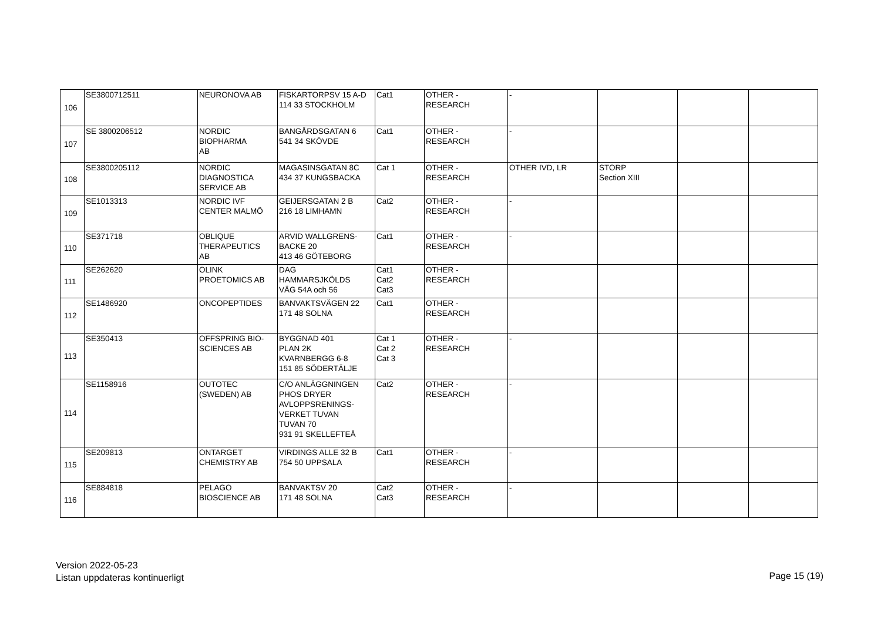| 106 | SE3800712511 | NEURONOVA AB | FISKARTORPSV 15 A-D 114 33 STOCKHOLM | Cat1 | OTHER - RESEARCH | - | | | |
| 107 | SE 3800206512 | NORDIC BIOPHARMA AB | BANGÅRDSGATAN 6 541 34 SKÖVDE | Cat1 | OTHER - RESEARCH | - | | | |
| 108 | SE3800205112 | NORDIC DIAGNOSTICA SERVICE AB | MAGASINSGATAN 8C 434 37 KUNGSBACKA | Cat 1 | OTHER - RESEARCH | OTHER IVD, LR | STORP Section XIII | | |
| 109 | SE1013313 | NORDIC IVF CENTER MALMÖ | GEIJERSGATAN 2 B 216 18 LIMHAMN | Cat2 | OTHER - RESEARCH | - | | | |
| 110 | SE371718 | OBLIQUE THERAPEUTICS AB | ARVID WALLGRENS- BACKE 20 413 46 GÖTEBORG | Cat1 | OTHER - RESEARCH | - | | | |
| 111 | SE262620 | OLINK PROETOMICS AB | DAG HAMMARSJKÖLDS VÄG 54A och 56 | Cat1 Cat2 Cat3 | OTHER - RESEARCH | | | | |
| 112 | SE1486920 | ONCOPEPTIDES | BANVAKTSVÄGEN 22 171 48 SOLNA | Cat1 | OTHER - RESEARCH | | | | |
| 113 | SE350413 | OFFSPRING BIO- SCIENCES AB | BYGGNAD 401 PLAN 2K KVARNBERGG 6-8 151 85 SÖDERTÄLJE | Cat 1 Cat 2 Cat 3 | OTHER - RESEARCH | - | | | |
| 114 | SE1158916 | OUTOTEC (SWEDEN) AB | C/O ANLÄGGNINGEN PHOS DRYER AVLOPPSRENINGS- VERKET TUVAN TUVAN 70 931 91 SKELLEFTEÅ | Cat2 | OTHER - RESEARCH | - | | | |
| 115 | SE209813 | ONTARGET CHEMISTRY AB | VIRDINGS ALLE 32 B 754 50 UPPSALA | Cat1 | OTHER - RESEARCH | - | | | |
| 116 | SE884818 | PELAGO BIOSCIENCE AB | BANVAKTSV 20 171 48 SOLNA | Cat2 Cat3 | OTHER - RESEARCH | - | | | |
Version 2022-05-23
Listan uppdateras kontinuerligt
Page 15 (19)